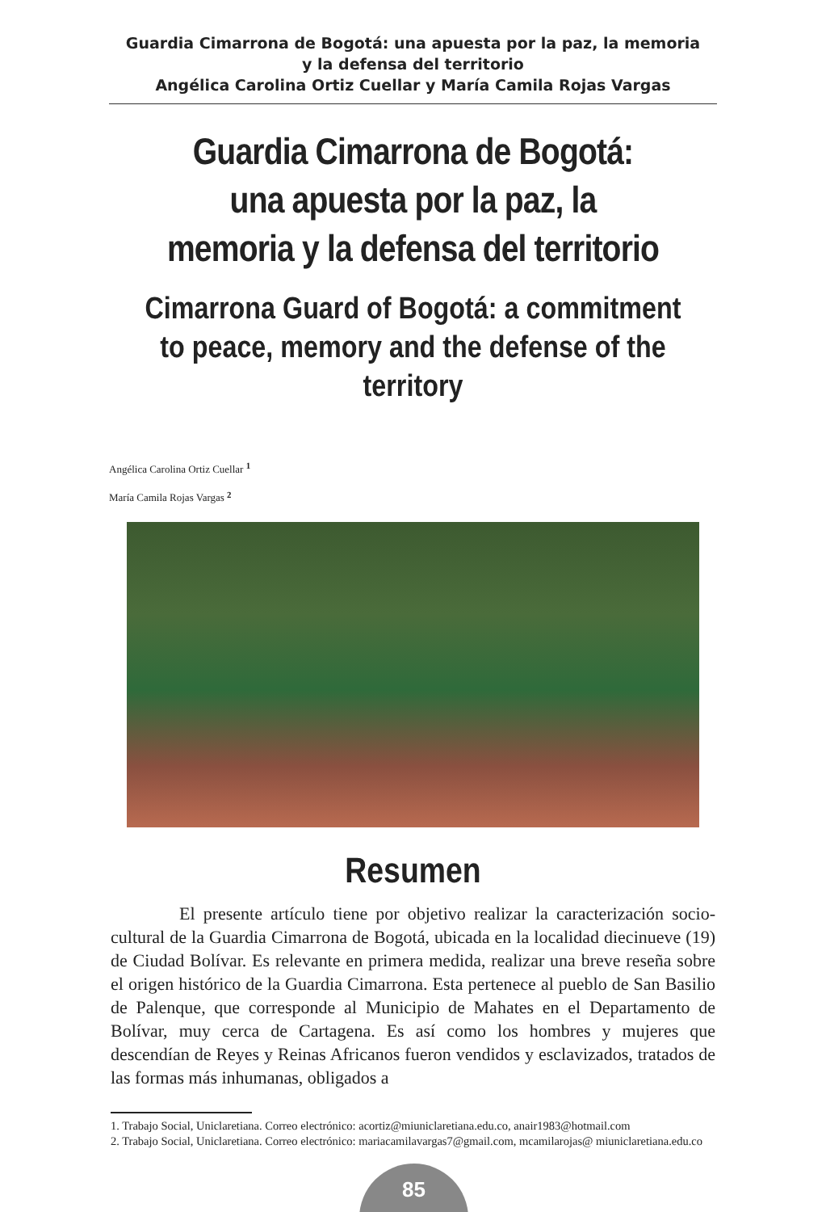Guardia Cimarrona de Bogotá: una apuesta por la paz, la memoria y la defensa del territorio
Angélica Carolina Ortiz Cuellar y María Camila Rojas Vargas
Guardia Cimarrona de Bogotá: una apuesta por la paz, la memoria y la defensa del territorio
Cimarrona Guard of Bogotá: a commitment to peace, memory and the defense of the territory
Angélica Carolina Ortiz Cuellar <sup>1</sup>
María Camila Rojas Vargas <sup>2</sup>
Resumen
El presente artículo tiene por objetivo realizar la caracterización socio-cultural de la Guardia Cimarrona de Bogotá, ubicada en la localidad diecinueve (19) de Ciudad Bolívar. Es relevante en primera medida, realizar una breve reseña sobre el origen histórico de la Guardia Cimarrona. Esta pertenece al pueblo de San Basilio de Palenque, que corresponde al Municipio de Mahates en el Departamento de Bolívar, muy cerca de Cartagena. Es así como los hombres y mujeres que descendían de Reyes y Reinas Africanos fueron vendidos y esclavizados, tratados de las formas más inhumanas, obligados a
1. Trabajo Social, Uniclaretiana. Correo electrónico: acortiz@miuniclaretiana.edu.co, anair1983@hotmail.com
2. Trabajo Social, Uniclaretiana. Correo electrónico: mariacamilavargas7@gmail.com, mcamilarojas@ miuniclaretiana.edu.co
85